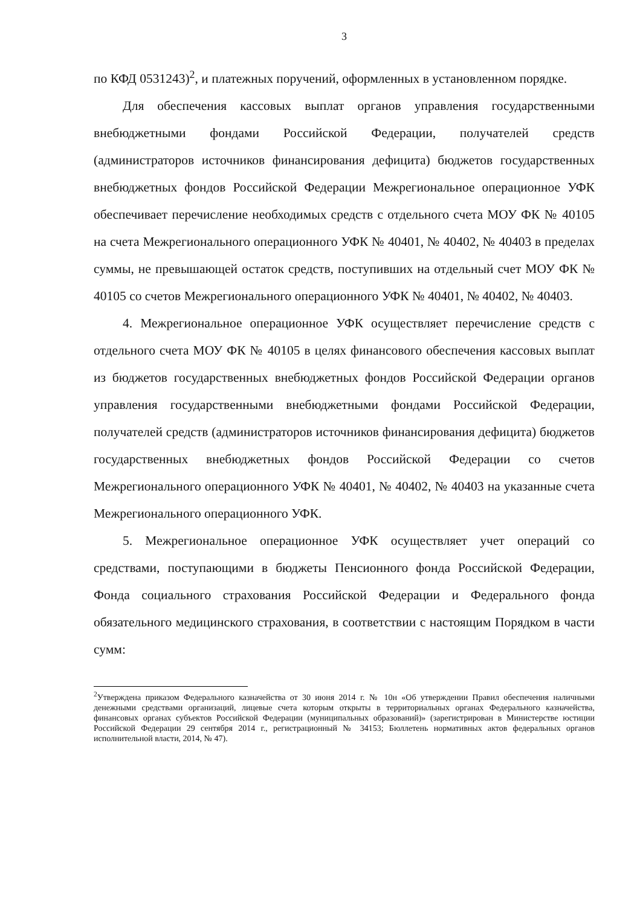3
по КФД 0531243)<sup>2</sup>, и платежных поручений, оформленных в установленном порядке.
Для обеспечения кассовых выплат органов управления государственными внебюджетными фондами Российской Федерации, получателей средств (администраторов источников финансирования дефицита) бюджетов государственных внебюджетных фондов Российской Федерации Межрегиональное операционное УФК обеспечивает перечисление необходимых средств с отдельного счета МОУ ФК № 40105 на счета Межрегионального операционного УФК № 40401, № 40402, № 40403 в пределах суммы, не превышающей остаток средств, поступивших на отдельный счет МОУ ФК № 40105 со счетов Межрегионального операционного УФК № 40401, № 40402, № 40403.
4. Межрегиональное операционное УФК осуществляет перечисление средств с отдельного счета МОУ ФК № 40105 в целях финансового обеспечения кассовых выплат из бюджетов государственных внебюджетных фондов Российской Федерации органов управления государственными внебюджетными фондами Российской Федерации, получателей средств (администраторов источников финансирования дефицита) бюджетов государственных внебюджетных фондов Российской Федерации со счетов Межрегионального операционного УФК № 40401, № 40402, № 40403 на указанные счета Межрегионального операционного УФК.
5. Межрегиональное операционное УФК осуществляет учет операций со средствами, поступающими в бюджеты Пенсионного фонда Российской Федерации, Фонда социального страхования Российской Федерации и Федерального фонда обязательного медицинского страхования, в соответствии с настоящим Порядком в части сумм:
<sup>2</sup> Утверждена приказом Федерального казначейства от 30 июня 2014 г. № 10н «Об утверждении Правил обеспечения наличными денежными средствами организаций, лицевые счета которым открыты в территориальных органах Федерального казначейства, финансовых органах субъектов Российской Федерации (муниципальных образований)» (зарегистрирован в Министерстве юстиции Российской Федерации 29 сентября 2014 г., регистрационный № 34153; Бюллетень нормативных актов федеральных органов исполнительной власти, 2014, № 47).